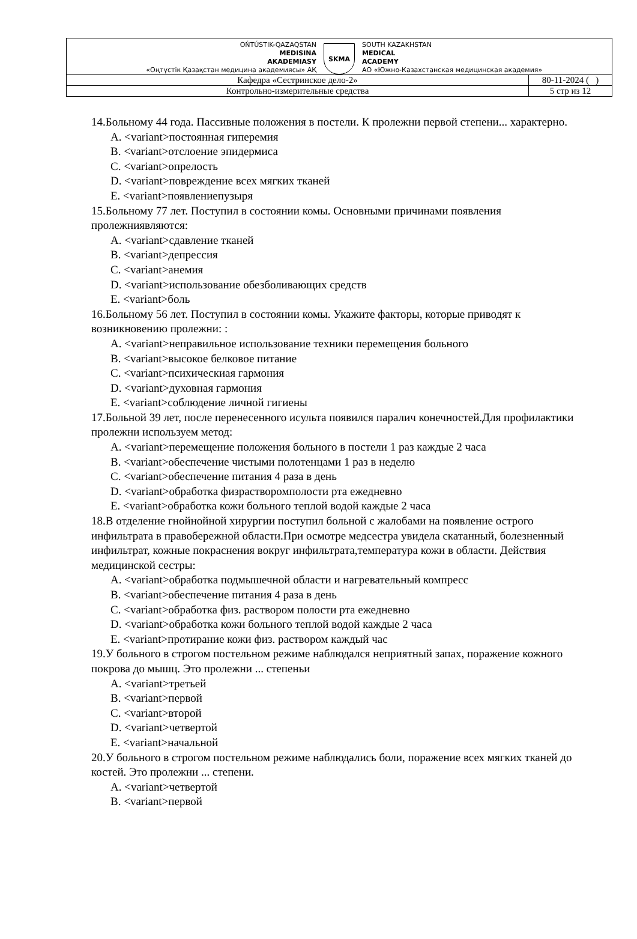| OŃTÚSTIK-QAZAQSTAN MEDISINA AKADEMIASY «Оңтүстік Қазақстан медицина академиясы» АҚ SKMA SOUTH KAZAKHSTAN MEDICAL ACADEMY АО «Южно-Казахстанская медицинская академия» | |
| Кафедра «Сестринское дело-2» | 80-11-2024 ( ) |
| Контрольно-измерительные средства | 5 стр из 12 |
14.Больному 44 года. Пассивные положения в постели. К пролежни первой степени... характерно.
A. <variant>постоянная гиперемия
B. <variant>отслоение эпидермиса
C. <variant>опрелость
D. <variant>повреждение всех мягких тканей
E. <variant>появлениепузыря
15.Больному 77 лет. Поступил в состоянии комы. Основными причинами появления пролежниявляются:
A. <variant>сдавление тканей
B. <variant>депрессия
C. <variant>анемия
D. <variant>использование обезболивающих средств
E. <variant>боль
16.Больному 56 лет. Поступил в состоянии комы. Укажите факторы, которые приводят к возникновению пролежни: :
A. <variant>неправильное использование техники перемещения больного
B. <variant>высокое белковое питание
C. <variant>психическиая гармония
D. <variant>духовная гармония
E. <variant>соблюдение личной гигиены
17.Больной 39 лет, после перенесенного исульта появился паралич конечностей.Для профилактики пролежни используем метод:
A. <variant>перемещение положения больного в постели 1 раз каждые 2 часа
B. <variant>обеспечение чистыми полотенцами 1 раз в неделю
C. <variant>обеспечение питания 4 раза в день
D. <variant>обработка физрастворомполости рта ежедневно
E. <variant>обработка кожи больного теплой водой каждые 2 часа
18.В отделение гнойнойной хирургии поступил больной с жалобами на появление острого инфильтрата в правобережной области.При осмотре медсестра увидела скатанный, болезненный инфильтрат, кожные покраснения вокруг инфильтрата,температура кожи в области. Действия медицинской сестры:
A. <variant>обработка подмышечной области и нагревательный компресс
B. <variant>обеспечение питания 4 раза в день
C. <variant>обработка физ. раствором полости рта ежедневно
D. <variant>обработка кожи больного теплой водой каждые 2 часа
E. <variant>протирание кожи физ. раствором каждый час
19.У больного в строгом постельном режиме наблюдался неприятный запах, поражение кожного покрова до мышц. Это пролежни ... степеньи
A. <variant>третьей
B. <variant>первой
C. <variant>второй
D. <variant>четвертой
E. <variant>начальной
20.У больного в строгом постельном режиме наблюдались боли, поражение всех мягких тканей до костей. Это пролежни ... степени.
A. <variant>четвертой
B. <variant>первой